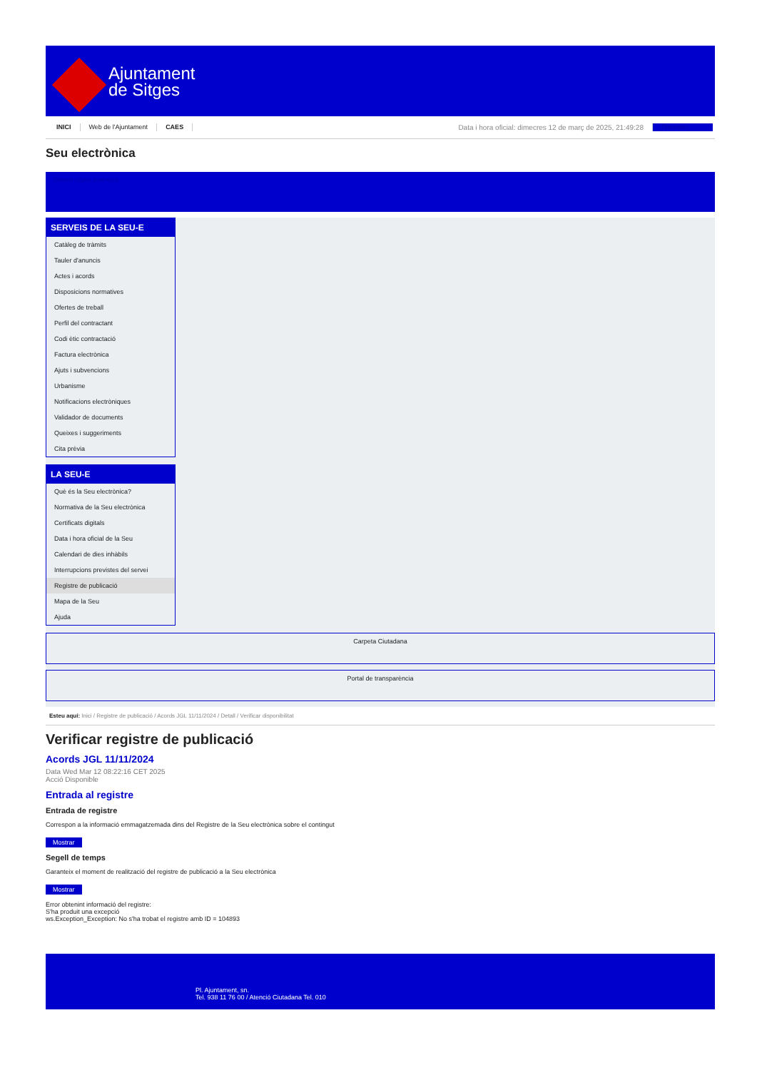Ajuntament
de Sitges
INICI Web de l'Ajuntament CAES Data i hora oficial: dimecres 12 de març de 2025, 21:49:28 Directoris
Seu electrònica
Obtenir còpia autèntica
SERVEIS DE LA SEU-E
Catàleg de tràmits
Tauler d'anuncis
Actes i acords
Disposicions normatives
Ofertes de treball
Perfil del contractant
Codi ètic contractació
Factura electrònica
Ajuts i subvencions
Urbanisme
Notificacions electròniques
Validador de documents
Queixes i suggeriments
Cita prèvia
LA SEU-E
Què és la Seu electrònica?
Normativa de la Seu electrònica
Certificats digitals
Data i hora oficial de la Seu
Calendari de dies inhàbils
Interrupcions previstes del servei
Registre de publicació
Mapa de la Seu
Ajuda
Carpeta Ciutadana
Portal de transparència
Esteu aquí: Inici / Registre de publicació / Acords JGL 11/11/2024 / Detall / Verificar disponibilitat
Verificar registre de publicació
Acords JGL 11/11/2024
Data Wed Mar 12 08:22:16 CET 2025
Acció Disponible
Entrada al registre
Entrada de registre
Correspon a la informació emmagatzemada dins del Registre de la Seu electrònica sobre el contingut
Mostrar
Segell de temps
Garanteix el moment de realització del registre de publicació a la Seu electrònica
Mostrar
Error obtenint informació del registre:
S'ha produit una excepció
ws.Exception_Exception: No s'ha trobat el registre amb ID = 104893
Pl. Ajuntament, sn.
Tel. 938 11 76 00 / Atenció Ciutadana Tel. 010